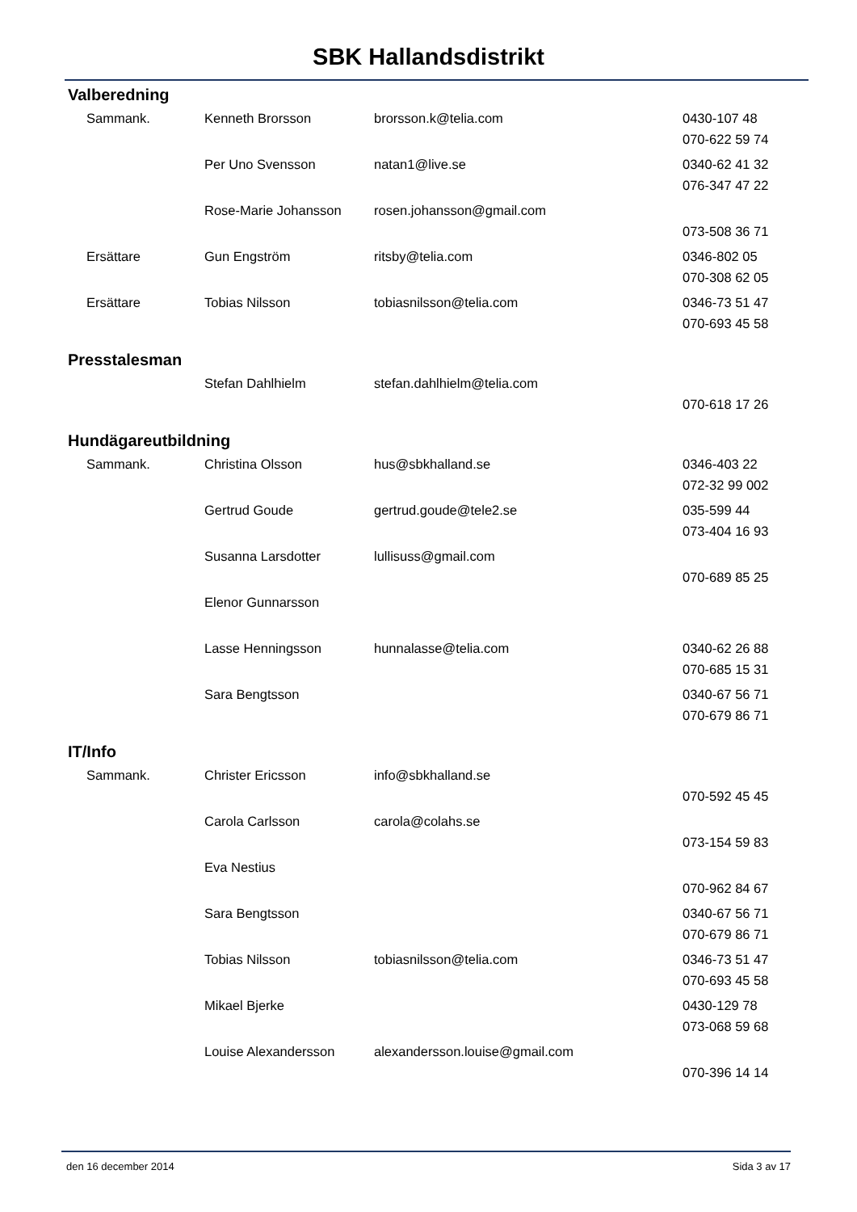SBK Hallandsdistrikt
Valberedning
| Sammank. | Kenneth Brorsson | brorsson.k@telia.com | 0430-107 48 |
| | | | 070-622 59 74 |
| | Per Uno Svensson | natan1@live.se | 0340-62 41 32 |
| | | | 076-347 47 22 |
| | Rose-Marie Johansson | rosen.johansson@gmail.com | |
| | | | 073-508 36 71 |
| Ersättare | Gun Engström | ritsby@telia.com | 0346-802 05 |
| | | | 070-308 62 05 |
| Ersättare | Tobias Nilsson | tobiasnilsson@telia.com | 0346-73 51 47 |
| | | | 070-693 45 58 |
Presstalesman
| | Stefan Dahlhielm | stefan.dahlhielm@telia.com | |
| | | | 070-618 17 26 |
Hundägareutbildning
| Sammank. | Christina Olsson | hus@sbkhalland.se | 0346-403 22 |
| | | | 072-32 99 002 |
| | Gertrud Goude | gertrud.goude@tele2.se | 035-599 44 |
| | | | 073-404 16 93 |
| | Susanna Larsdotter | lullisuss@gmail.com | |
| | | | 070-689 85 25 |
| | Elenor Gunnarsson | | |
| | Lasse Henningsson | hunnalasse@telia.com | 0340-62 26 88 |
| | | | 070-685 15 31 |
| | Sara Bengtsson | | 0340-67 56 71 |
| | | | 070-679 86 71 |
IT/Info
| Sammank. | Christer Ericsson | info@sbkhalland.se | |
| | | | 070-592 45 45 |
| | Carola Carlsson | carola@colahs.se | |
| | | | 073-154 59 83 |
| | Eva Nestius | | |
| | | | 070-962 84 67 |
| | Sara Bengtsson | | 0340-67 56 71 |
| | | | 070-679 86 71 |
| | Tobias Nilsson | tobiasnilsson@telia.com | 0346-73 51 47 |
| | | | 070-693 45 58 |
| | Mikael Bjerke | | 0430-129 78 |
| | | | 073-068 59 68 |
| | Louise Alexandersson | alexandersson.louise@gmail.com | |
| | | | 070-396 14 14 |
den 16 december 2014 Sida 3 av 17